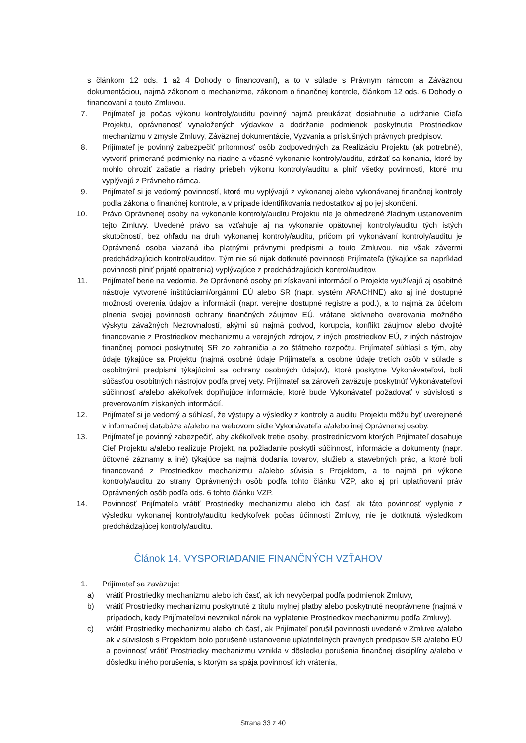s článkom 12 ods. 1 až 4 Dohody o financovaní), a to v súlade s Právnym rámcom a Záväznou dokumentáciou, najmä zákonom o mechanizme, zákonom o finančnej kontrole, článkom 12 ods. 6 Dohody o financovaní a touto Zmluvou.
7. Prijímateľ je počas výkonu kontroly/auditu povinný najmä preukázať dosiahnutie a udržanie Cieľa Projektu, oprávnenosť vynaložených výdavkov a dodržanie podmienok poskytnutia Prostriedkov mechanizmu v zmysle Zmluvy, Záväznej dokumentácie, Vyzvania a príslušných právnych predpisov.
8. Prijímateľ je povinný zabezpečiť prítomnosť osôb zodpovedných za Realizáciu Projektu (ak potrebné), vytvoriť primerané podmienky na riadne a včasné vykonanie kontroly/auditu, zdržať sa konania, ktoré by mohlo ohroziť začatie a riadny priebeh výkonu kontroly/auditu a plniť všetky povinnosti, ktoré mu vyplývajú z Právneho rámca.
9. Prijímateľ si je vedomý povinností, ktoré mu vyplývajú z vykonanej alebo vykonávanej finančnej kontroly podľa zákona o finančnej kontrole, a v prípade identifikovania nedostatkov aj po jej skončení.
10. Právo Oprávnenej osoby na vykonanie kontroly/auditu Projektu nie je obmedzené žiadnym ustanovením tejto Zmluvy. Uvedené právo sa vzťahuje aj na vykonanie opätovnej kontroly/auditu tých istých skutočností, bez ohľadu na druh vykonanej kontroly/auditu, pričom pri vykonávaní kontroly/auditu je Oprávnená osoba viazaná iba platnými právnymi predpismi a touto Zmluvou, nie však závermi predchádzajúcich kontrol/auditov. Tým nie sú nijak dotknuté povinnosti Prijímateľa (týkajúce sa napríklad povinnosti plniť prijaté opatrenia) vyplývajúce z predchádzajúcich kontrol/auditov.
11. Prijímateľ berie na vedomie, že Oprávnené osoby pri získavaní informácií o Projekte využívajú aj osobitné nástroje vytvorené inštitúciami/orgánmi EÚ alebo SR (napr. systém ARACHNE) ako aj iné dostupné možnosti overenia údajov a informácií (napr. verejne dostupné registre a pod.), a to najmä za účelom plnenia svojej povinnosti ochrany finančných záujmov EÚ, vrátane aktívneho overovania možného výskytu závažných Nezrovnalostí, akými sú najmä podvod, korupcia, konflikt záujmov alebo dvojité financovanie z Prostriedkov mechanizmu a verejných zdrojov, z iných prostriedkov EÚ, z iných nástrojov finančnej pomoci poskytnutej SR zo zahraničia a zo štátneho rozpočtu. Prijímateľ súhlasí s tým, aby údaje týkajúce sa Projektu (najmä osobné údaje Prijímateľa a osobné údaje tretích osôb v súlade s osobitnými predpismi týkajúcimi sa ochrany osobných údajov), ktoré poskytne Vykonávateľovi, boli súčasťou osobitných nástrojov podľa prvej vety. Prijímateľ sa zároveň zaväzuje poskytnúť Vykonávateľovi súčinnosť a/alebo akékoľvek doplňujúce informácie, ktoré bude Vykonávateľ požadovať v súvislosti s preverovaním získaných informácií.
12. Prijímateľ si je vedomý a súhlasí, že výstupy a výsledky z kontroly a auditu Projektu môžu byť uverejnené v informačnej databáze a/alebo na webovom sídle Vykonávateľa a/alebo inej Oprávnenej osoby.
13. Prijímateľ je povinný zabezpečiť, aby akékoľvek tretie osoby, prostredníctvom ktorých Prijímateľ dosahuje Cieľ Projektu a/alebo realizuje Projekt, na požiadanie poskytli súčinnosť, informácie a dokumenty (napr. účtovné záznamy a iné) týkajúce sa najmä dodania tovarov, služieb a stavebných prác, a ktoré boli financované z Prostriedkov mechanizmu a/alebo súvisia s Projektom, a to najmä pri výkone kontroly/auditu zo strany Oprávnených osôb podľa tohto článku VZP, ako aj pri uplatňovaní práv Oprávnených osôb podľa ods. 6 tohto článku VZP.
14. Povinnosť Prijímateľa vrátiť Prostriedky mechanizmu alebo ich časť, ak táto povinnosť vyplynie z výsledku vykonanej kontroly/auditu kedykoľvek počas účinnosti Zmluvy, nie je dotknutá výsledkom predchádzajúcej kontroly/auditu.
Článok 14. VYSPORIADANIE FINANČNÝCH VZŤAHOV
1. Prijímateľ sa zaväzuje:
a) vrátiť Prostriedky mechanizmu alebo ich časť, ak ich nevyčerpal podľa podmienok Zmluvy,
b) vrátiť Prostriedky mechanizmu poskytnuté z titulu mylnej platby alebo poskytnuté neoprávnene (najmä v prípadoch, kedy Prijímateľovi nevznikol nárok na vyplatenie Prostriedkov mechanizmu podľa Zmluvy),
c) vrátiť Prostriedky mechanizmu alebo ich časť, ak Prijímateľ porušil povinnosti uvedené v Zmluve a/alebo ak v súvislosti s Projektom bolo porušené ustanovenie uplatniteľných právnych predpisov SR a/alebo EÚ a povinnosť vrátiť Prostriedky mechanizmu vznikla v dôsledku porušenia finančnej disciplíny a/alebo v dôsledku iného porušenia, s ktorým sa spája povinnosť ich vrátenia,
Strana 33 z 40